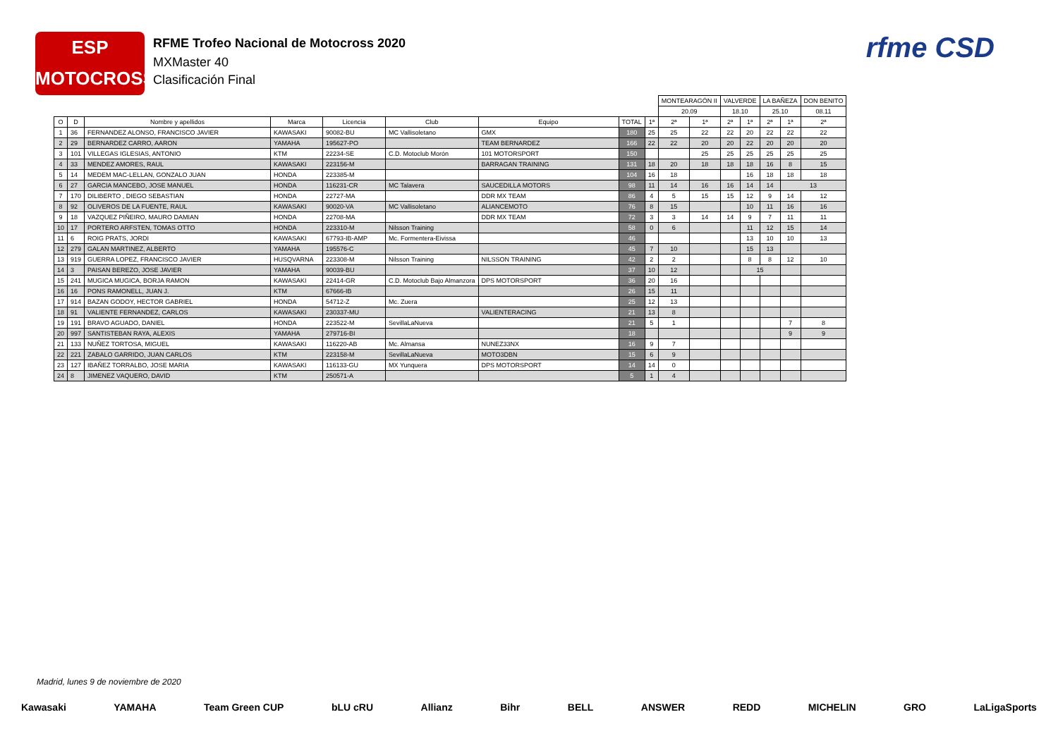ESP
MOTOCROSS
RFME Trofeo Nacional de Motocross 2020
MXMaster 40
Clasificación Final
rfme CSD
| | | | | | | | | | MONTEARAGÓN II | | VALVERDE | | LA BAÑEZA | | DON BENITO |
| | | | | | | | | | 20.09 | | 18.10 | | 25.10 | | 08.11 |
| O | D | Nombre y apellidos | Marca | Licencia | Club | Equipo | TOTAL | 1ª | 2ª | 1ª | 2ª | 1ª | 2ª | 1ª | 2ª |
| 1 | 36 | FERNANDEZ ALONSO, FRANCISCO JAVIER | KAWASAKI | 90082-BU | MC Vallisoletano | GMX | 180 | 25 | 25 | 22 | 22 | 20 | 22 | 22 | 22 |
| 2 | 29 | BERNARDEZ CARRO, AARON | YAMAHA | 195627-PO | | TEAM BERNARDEZ | 166 | 22 | 22 | 20 | 20 | 22 | 20 | 20 | 20 |
| 3 | 101 | VILLEGAS IGLESIAS, ANTONIO | KTM | 22234-SE | C.D. Motoclub Morón | 101 MOTORSPORT | 150 | | | 25 | 25 | 25 | 25 | 25 | 25 |
| 4 | 33 | MENDEZ AMORES, RAUL | KAWASAKI | 223156-M | | BARRAGAN TRAINING | 131 | 18 | 20 | 18 | 18 | 18 | 16 | 8 | 15 |
| 5 | 14 | MEDEM MAC-LELLAN, GONZALO JUAN | HONDA | 223385-M | | | 104 | 16 | 18 | | | 16 | 18 | 18 | 18 |
| 6 | 27 | GARCIA MANCEBO, JOSE MANUEL | HONDA | 116231-CR | MC Talavera | SAUCEDILLA MOTORS | 98 | 11 | 14 | 16 | 16 | 14 | 14 | 13 | |
| 7 | 170 | DILIBERTO , DIEGO SEBASTIAN | HONDA | 22727-MA | | DDR MX TEAM | 86 | 4 | 5 | 15 | 15 | 12 | 9 | 14 | 12 |
| 8 | 92 | OLIVEROS DE LA FUENTE, RAUL | KAWASAKI | 90020-VA | MC Vallisoletano | ALIANCEMOTO | 76 | 8 | 15 | | | 10 | 11 | 16 | 16 |
| 9 | 18 | VAZQUEZ PIÑEIRO, MAURO DAMIAN | HONDA | 22708-MA | | DDR MX TEAM | 72 | 3 | 3 | 14 | 14 | 9 | 7 | 11 | 11 |
| 10 | 17 | PORTERO ARFSTEN, TOMAS OTTO | HONDA | 223310-M | Nilsson Training | | 58 | 0 | 6 | | | 11 | 12 | 15 | 14 |
| 11 | 6 | ROIG PRATS, JORDI | KAWASAKI | 67793-IB-AMP | Mc. Formentera-Eivissa | | 46 | | | | | 13 | 10 | 10 | 13 |
| 12 | 279 | GALAN MARTINEZ, ALBERTO | YAMAHA | 195576-C | | | 45 | 7 | 10 | | | 15 | 13 | | |
| 13 | 919 | GUERRA LOPEZ, FRANCISCO JAVIER | HUSQVARNA | 223308-M | Nilsson Training | NILSSON TRAINING | 42 | 2 | 2 | | | 8 | 8 | 12 | 10 |
| 14 | 3 | PAISAN BEREZO, JOSE JAVIER | YAMAHA | 90039-BU | | | 37 | 10 | 12 | | | 15 | | | |
| 15 | 241 | MUGICA MUGICA, BORJA RAMON | KAWASAKI | 22414-GR | C.D. Motoclub Bajo Almanzora | DPS MOTORSPORT | 36 | 20 | 16 | | | | | | |
| 16 | 16 | PONS RAMONELL, JUAN J. | KTM | 67666-IB | | | 26 | 15 | 11 | | | | | | |
| 17 | 914 | BAZAN GODOY, HECTOR GABRIEL | HONDA | 54712-Z | Mc. Zuera | | 25 | 12 | 13 | | | | | | |
| 18 | 91 | VALIENTE FERNANDEZ, CARLOS | KAWASAKI | 230337-MU | | VALIENTERACING | 21 | 13 | 8 | | | | | | |
| 19 | 191 | BRAVO AGUADO, DANIEL | HONDA | 223522-M | SevillaLaNueva | | 21 | 5 | 1 | | | | | 7 | 8 |
| 20 | 997 | SANTISTEBAN RAYA, ALEXIS | YAMAHA | 279716-BI | | | 18 | | | | | | | 9 | 9 |
| 21 | 133 | NUÑEZ TORTOSA, MIGUEL | KAWASAKI | 116220-AB | Mc. Almansa | NUNEZ33NX | 16 | 9 | 7 | | | | | | |
| 22 | 221 | ZABALO GARRIDO, JUAN CARLOS | KTM | 223158-M | SevillaLaNueva | MOTO3DBN | 15 | 6 | 9 | | | | | | |
| 23 | 127 | IBAÑEZ TORRALBO, JOSE MARIA | KAWASAKI | 116133-GU | MX Yunquera | DPS MOTORSPORT | 14 | 14 | 0 | | | | | | |
| 24 | 8 | JIMENEZ VAQUERO, DAVID | KTM | 250571-A | | | 5 | 1 | 4 | | | | | | |
Madrid, lunes 9 de noviembre de 2020
Kawasaki YAMAHA Team Green CUP bLU cRU Allianz Bihr BELL ANSWER REDD MICHELIN GRO LaLigaSports